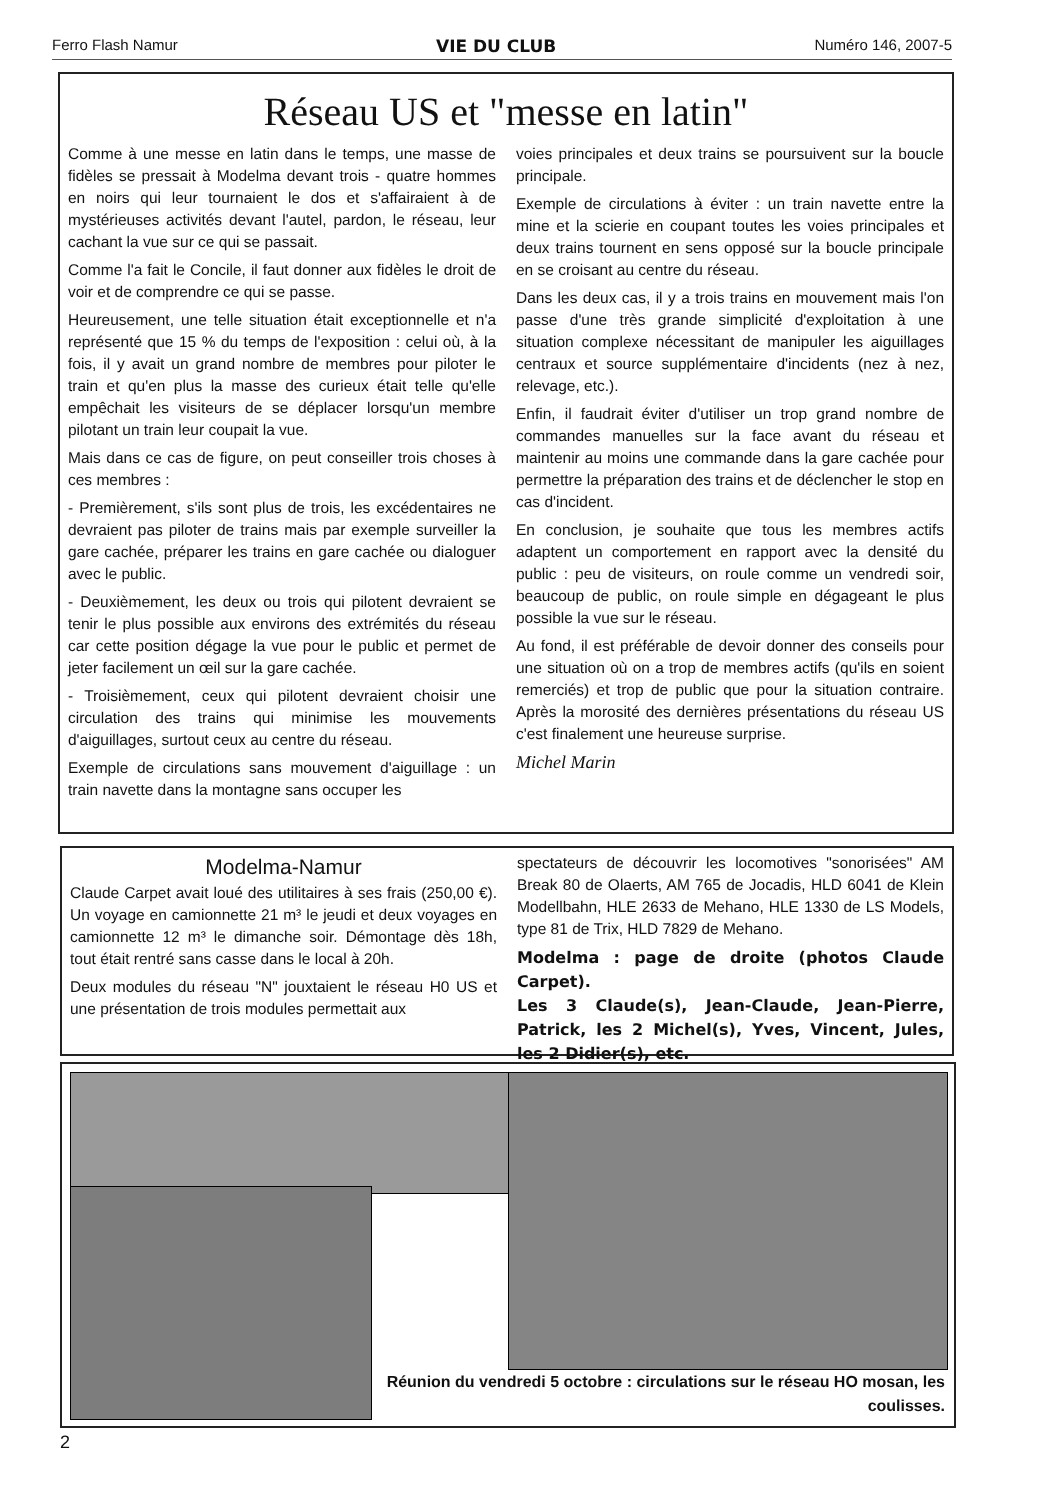Ferro Flash Namur VIE DU CLUB Numéro 146, 2007-5
Réseau US et "messe en latin"
Comme à une messe en latin dans le temps, une masse de fidèles se pressait à Modelma devant trois - quatre hommes en noirs qui leur tournaient le dos et s'affairaient à de mystérieuses activités devant l'autel, pardon, le réseau, leur cachant la vue sur ce qui se passait.
Comme l'a fait le Concile, il faut donner aux fidèles le droit de voir et de comprendre ce qui se passe.
Heureusement, une telle situation était exceptionnelle et n'a représenté que 15 % du temps de l'exposition : celui où, à la fois, il y avait un grand nombre de membres pour piloter le train et qu'en plus la masse des curieux était telle qu'elle empêchait les visiteurs de se déplacer lorsqu'un membre pilotant un train leur coupait la vue.
Mais dans ce cas de figure, on peut conseiller trois choses à ces membres :
- Premièrement, s'ils sont plus de trois, les excédentaires ne devraient pas piloter de trains mais par exemple surveiller la gare cachée, préparer les trains en gare cachée ou dialoguer avec le public.
- Deuxièmement, les deux ou trois qui pilotent devraient se tenir le plus possible aux environs des extrémités du réseau car cette position dégage la vue pour le public et permet de jeter facilement un œil sur la gare cachée.
- Troisièmement, ceux qui pilotent devraient choisir une circulation des trains qui minimise les mouvements d'aiguillages, surtout ceux au centre du réseau.
Exemple de circulations sans mouvement d'aiguillage : un train navette dans la montagne sans occuper les
voies principales et deux trains se poursuivent sur la boucle principale.
Exemple de circulations à éviter : un train navette entre la mine et la scierie en coupant toutes les voies principales et deux trains tournent en sens opposé sur la boucle principale en se croisant au centre du réseau.
Dans les deux cas, il y a trois trains en mouvement mais l'on passe d'une très grande simplicité d'exploitation à une situation complexe nécessitant de manipuler les aiguillages centraux et source supplémentaire d'incidents (nez à nez, relevage, etc.).
Enfin, il faudrait éviter d'utiliser un trop grand nombre de commandes manuelles sur la face avant du réseau et maintenir au moins une commande dans la gare cachée pour permettre la préparation des trains et de déclencher le stop en cas d'incident.
En conclusion, je souhaite que tous les membres actifs adaptent un comportement en rapport avec la densité du public : peu de visiteurs, on roule comme un vendredi soir, beaucoup de public, on roule simple en dégageant le plus possible la vue sur le réseau.
Au fond, il est préférable de devoir donner des conseils pour une situation où on a trop de membres actifs (qu'ils en soient remerciés) et trop de public que pour la situation contraire. Après la morosité des dernières présentations du réseau US c'est finalement une heureuse surprise.
Michel Marin
Modelma-Namur
Claude Carpet avait loué des utilitaires à ses frais (250,00 €). Un voyage en camionnette 21 m³ le jeudi et deux voyages en camionnette 12 m³ le dimanche soir. Démontage dès 18h, tout était rentré sans casse dans le local à 20h.
Deux modules du réseau "N" jouxtaient le réseau H0 US et une présentation de trois modules permettait aux
spectateurs de découvrir les locomotives "sonorisées" AM Break 80 de Olaerts, AM 765 de Jocadis, HLD 6041 de Klein Modellbahn, HLE 2633 de Mehano, HLE 1330 de LS Models, type 81 de Trix, HLD 7829 de Mehano.
Modelma : page de droite (photos Claude Carpet).
Les 3 Claude(s), Jean-Claude, Jean-Pierre, Patrick, les 2 Michel(s), Yves, Vincent, Jules, les 2 Didier(s), etc.
Réunion du vendredi 5 octobre : circulations sur le réseau HO mosan, les coulisses.
2